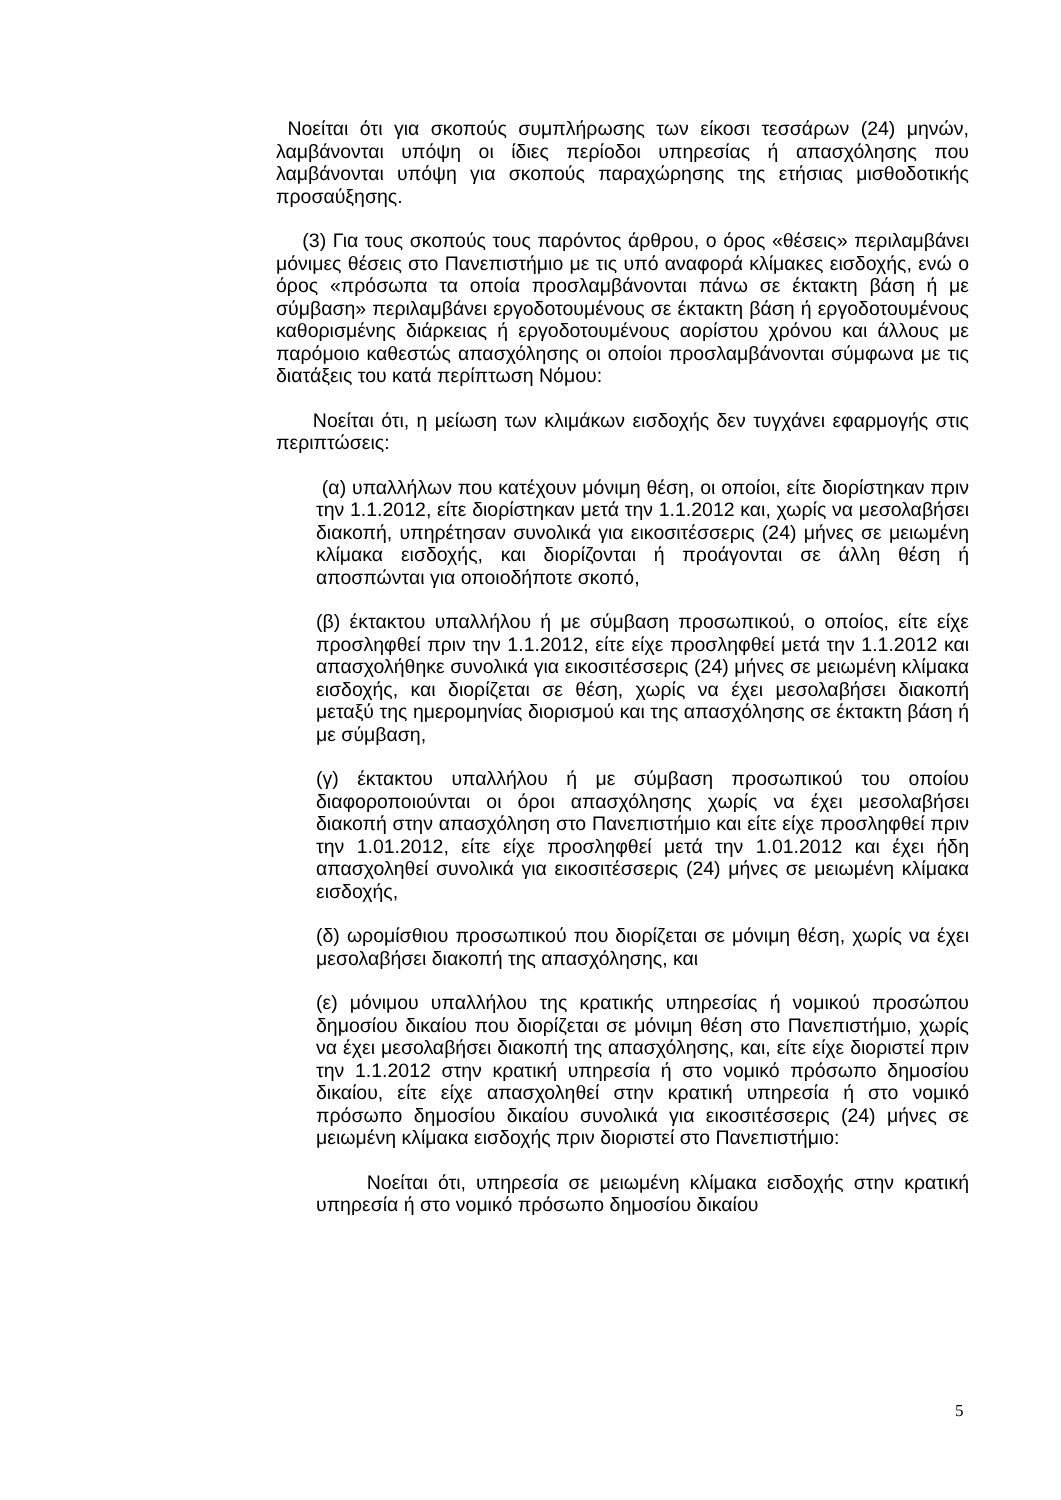Νοείται ότι για σκοπούς συμπλήρωσης των είκοσι τεσσάρων (24) μηνών, λαμβάνονται υπόψη οι ίδιες περίοδοι υπηρεσίας ή απασχόλησης που λαμβάνονται υπόψη για σκοπούς παραχώρησης της ετήσιας μισθοδοτικής προσαύξησης.
(3) Για τους σκοπούς τους παρόντος άρθρου, ο όρος «θέσεις» περιλαμβάνει μόνιμες θέσεις στο Πανεπιστήμιο με τις υπό αναφορά κλίμακες εισδοχής, ενώ ο όρος «πρόσωπα τα οποία προσλαμβάνονται πάνω σε έκτακτη βάση ή με σύμβαση» περιλαμβάνει εργοδοτουμένους σε έκτακτη βάση ή εργοδοτουμένους καθορισμένης διάρκειας ή εργοδοτουμένους αορίστου χρόνου και άλλους με παρόμοιο καθεστώς απασχόλησης οι οποίοι προσλαμβάνονται σύμφωνα με τις διατάξεις του κατά περίπτωση Νόμου:
Νοείται ότι, η μείωση των κλιμάκων εισδοχής δεν τυγχάνει εφαρμογής στις περιπτώσεις:
(α) υπαλλήλων που κατέχουν μόνιμη θέση, οι οποίοι, είτε διορίστηκαν πριν την 1.1.2012, είτε διορίστηκαν μετά την 1.1.2012 και, χωρίς να μεσολαβήσει διακοπή, υπηρέτησαν συνολικά για εικοσιτέσσερις (24) μήνες σε μειωμένη κλίμακα εισδοχής, και διορίζονται ή προάγονται σε άλλη θέση ή αποσπώνται για οποιοδήποτε σκοπό,
(β) έκτακτου υπαλλήλου ή με σύμβαση προσωπικού, ο οποίος, είτε είχε προσληφθεί πριν την 1.1.2012, είτε είχε προσληφθεί μετά την 1.1.2012 και απασχολήθηκε συνολικά για εικοσιτέσσερις (24) μήνες σε μειωμένη κλίμακα εισδοχής, και διορίζεται σε θέση, χωρίς να έχει μεσολαβήσει διακοπή μεταξύ της ημερομηνίας διορισμού και της απασχόλησης σε έκτακτη βάση ή με σύμβαση,
(γ) έκτακτου υπαλλήλου ή με σύμβαση προσωπικού του οποίου διαφοροποιούνται οι όροι απασχόλησης χωρίς να έχει μεσολαβήσει διακοπή στην απασχόληση στο Πανεπιστήμιο και είτε είχε προσληφθεί πριν την 1.01.2012, είτε είχε προσληφθεί μετά την 1.01.2012 και έχει ήδη απασχοληθεί συνολικά για εικοσιτέσσερις (24) μήνες σε μειωμένη κλίμακα εισδοχής,
(δ) ωρομίσθιου προσωπικού που διορίζεται σε μόνιμη θέση, χωρίς να έχει μεσολαβήσει διακοπή της απασχόλησης, και
(ε) μόνιμου υπαλλήλου της κρατικής υπηρεσίας ή νομικού προσώπου δημοσίου δικαίου που διορίζεται σε μόνιμη θέση στο Πανεπιστήμιο, χωρίς να έχει μεσολαβήσει διακοπή της απασχόλησης, και, είτε είχε διοριστεί πριν την 1.1.2012 στην κρατική υπηρεσία ή στο νομικό πρόσωπο δημοσίου δικαίου, είτε είχε απασχοληθεί στην κρατική υπηρεσία ή στο νομικό πρόσωπο δημοσίου δικαίου συνολικά για εικοσιτέσσερις (24) μήνες σε μειωμένη κλίμακα εισδοχής πριν διοριστεί στο Πανεπιστήμιο:
Νοείται ότι, υπηρεσία σε μειωμένη κλίμακα εισδοχής στην κρατική υπηρεσία ή στο νομικό πρόσωπο δημοσίου δικαίου
5